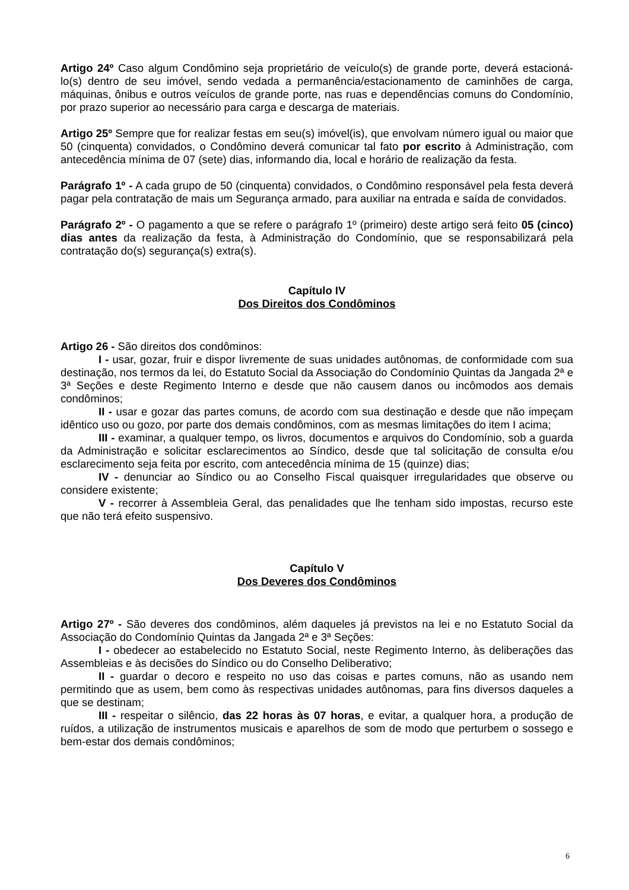Artigo 24º Caso algum Condômino seja proprietário de veículo(s) de grande porte, deverá estacioná-lo(s) dentro de seu imóvel, sendo vedada a permanência/estacionamento de caminhões de carga, máquinas, ônibus e outros veículos de grande porte, nas ruas e dependências comuns do Condomínio, por prazo superior ao necessário para carga e descarga de materiais.
Artigo 25º Sempre que for realizar festas em seu(s) imóvel(is), que envolvam número igual ou maior que 50 (cinquenta) convidados, o Condômino deverá comunicar tal fato por escrito à Administração, com antecedência mínima de 07 (sete) dias, informando dia, local e horário de realização da festa.
Parágrafo 1º - A cada grupo de 50 (cinquenta) convidados, o Condômino responsável pela festa deverá pagar pela contratação de mais um Segurança armado, para auxiliar na entrada e saída de convidados.
Parágrafo 2º - O pagamento a que se refere o parágrafo 1º (primeiro) deste artigo será feito 05 (cinco) dias antes da realização da festa, à Administração do Condomínio, que se responsabilizará pela contratação do(s) segurança(s) extra(s).
Capítulo IV
Dos Direitos dos Condôminos
Artigo 26 - São direitos dos condôminos:
I - usar, gozar, fruir e dispor livremente de suas unidades autônomas, de conformidade com sua destinação, nos termos da lei, do Estatuto Social da Associação do Condomínio Quintas da Jangada 2ª e 3ª Seções e deste Regimento Interno e desde que não causem danos ou incômodos aos demais condôminos;
II - usar e gozar das partes comuns, de acordo com sua destinação e desde que não impeçam idêntico uso ou gozo, por parte dos demais condôminos, com as mesmas limitações do item I acima;
III - examinar, a qualquer tempo, os livros, documentos e arquivos do Condomínio, sob a guarda da Administração e solicitar esclarecimentos ao Síndico, desde que tal solicitação de consulta e/ou esclarecimento seja feita por escrito, com antecedência mínima de 15 (quinze) dias;
IV - denunciar ao Síndico ou ao Conselho Fiscal quaisquer irregularidades que observe ou considere existente;
V - recorrer à Assembleia Geral, das penalidades que lhe tenham sido impostas, recurso este que não terá efeito suspensivo.
Capítulo V
Dos Deveres dos Condôminos
Artigo 27º - São deveres dos condôminos, além daqueles já previstos na lei e no Estatuto Social da Associação do Condomínio Quintas da Jangada 2ª e 3ª Seções:
I - obedecer ao estabelecido no Estatuto Social, neste Regimento Interno, às deliberações das Assembleias e às decisões do Síndico ou do Conselho Deliberativo;
II - guardar o decoro e respeito no uso das coisas e partes comuns, não as usando nem permitindo que as usem, bem como às respectivas unidades autônomas, para fins diversos daqueles a que se destinam;
III - respeitar o silêncio, das 22 horas às 07 horas, e evitar, a qualquer hora, a produção de ruídos, a utilização de instrumentos musicais e aparelhos de som de modo que perturbem o sossego e bem-estar dos demais condôminos;
6